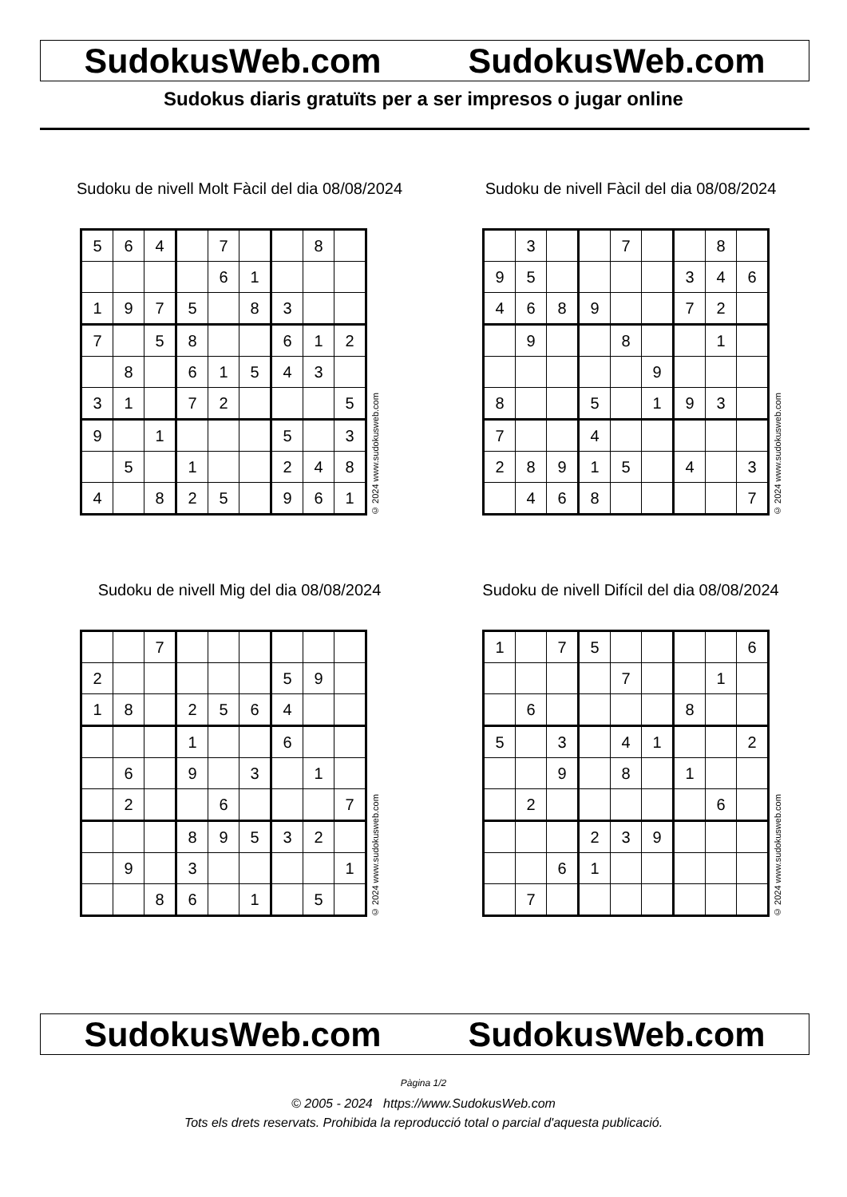SudokusWeb.com SudokusWeb.com
Sudokus diaris gratuïts per a ser impresos o jugar online
Sudoku de nivell Molt Fàcil del dia 08/08/2024
| 5 | 6 | 4 | | 7 | | | 8 | |
| | | | | 6 | 1 | | | |
| 1 | 9 | 7 | 5 | | 8 | 3 | | |
| 7 | | 5 | 8 | | | 6 | 1 | 2 |
| | 8 | | 6 | 1 | 5 | 4 | 3 | |
| 3 | 1 | | 7 | 2 | | | | 5 |
| 9 | | 1 | | | | 5 | | 3 |
| | 5 | | 1 | | | 2 | 4 | 8 |
| 4 | | 8 | 2 | 5 | | 9 | 6 | 1 |
© 2024 www.sudokusweb.com
Sudoku de nivell Fàcil del dia 08/08/2024
| | 3 | | | 7 | | | 8 | |
| 9 | 5 | | | | | 3 | 4 | 6 |
| 4 | 6 | 8 | 9 | | | 7 | 2 | |
| | 9 | | | 8 | | | 1 | |
| | | | | | 9 | | | |
| 8 | | | 5 | | 1 | 9 | 3 | |
| 7 | | | 4 | | | | | |
| 2 | 8 | 9 | 1 | 5 | | 4 | | 3 |
| | 4 | 6 | 8 | | | | | 7 |
© 2024 www.sudokusweb.com
Sudoku de nivell Mig del dia 08/08/2024
| | | 7 | | | | | | |
| 2 | | | | | | 5 | 9 | |
| 1 | 8 | | 2 | 5 | 6 | 4 | | |
| | | | 1 | | | 6 | | |
| | 6 | | 9 | | 3 | | 1 | |
| | 2 | | | 6 | | | | 7 |
| | | | 8 | 9 | 5 | 3 | 2 | |
| | 9 | | 3 | | | | | 1 |
| | | 8 | 6 | | 1 | | 5 | |
© 2024 www.sudokusweb.com
Sudoku de nivell Difícil del dia 08/08/2024
| 1 | | 7 | 5 | | | | | 6 |
| | | | | 7 | | | 1 | |
| | 6 | | | | | 8 | | |
| 5 | | 3 | | 4 | 1 | | | 2 |
| | | 9 | | 8 | | 1 | | |
| | 2 | | | | | | 6 | |
| | | | 2 | 3 | 9 | | | |
| | | 6 | 1 | | | | | |
| | 7 | | | | | | | |
© 2024 www.sudokusweb.com
SudokusWeb.com SudokusWeb.com
Pàgina 1/2
© 2005 - 2024 https://www.SudokusWeb.com
Tots els drets reservats. Prohibida la reproducció total o parcial d'aquesta publicació.